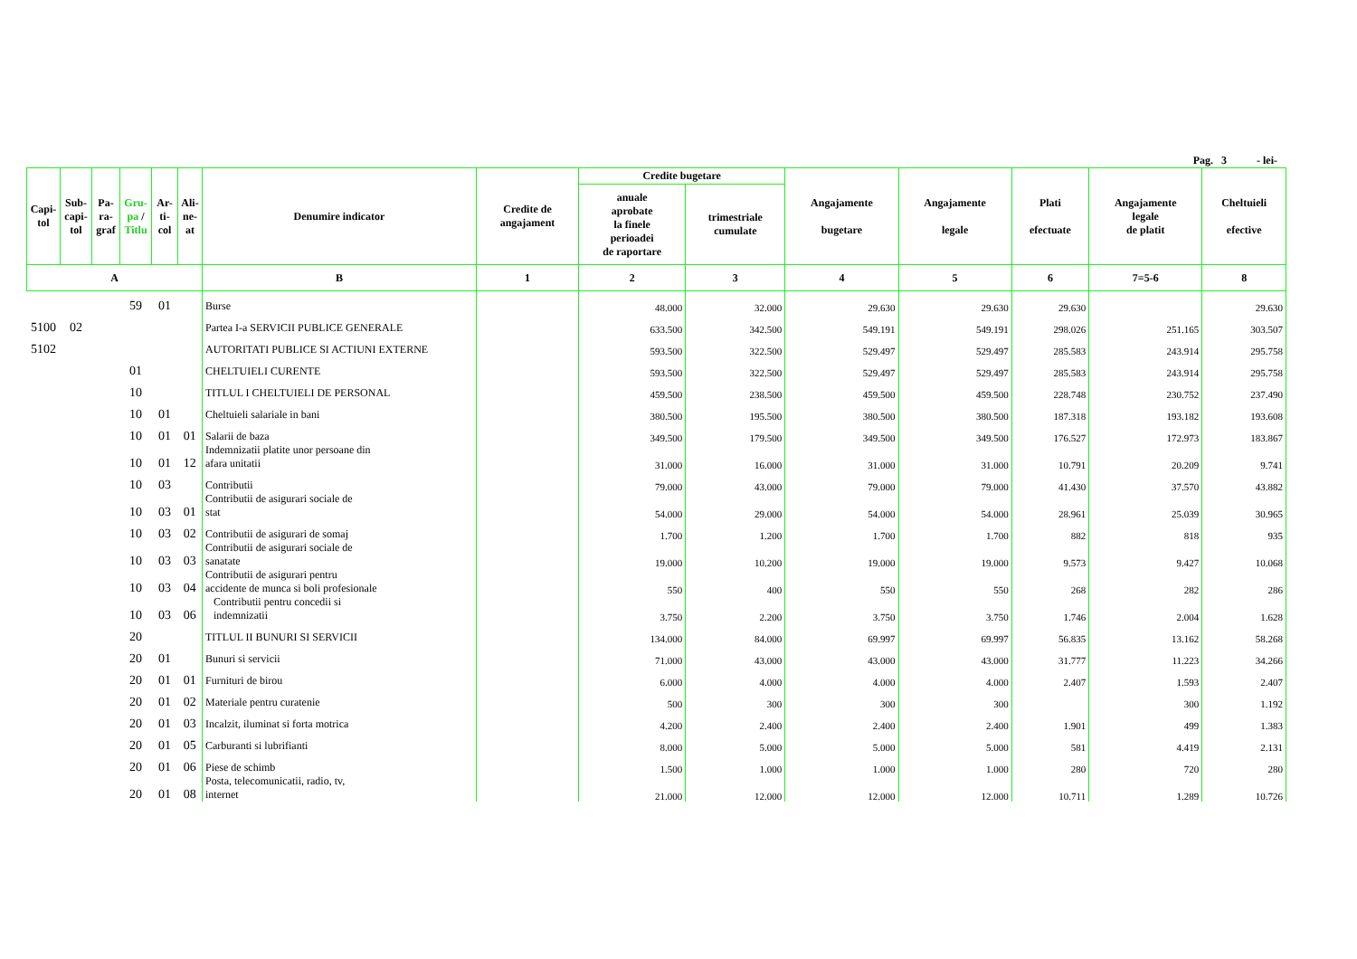Pag. 3 - lei-
| Capi- tol | Sub- capi- tol | Pa- ra- graf | Gru- pa / Titlu | Ar- ti- col | Ali- ne- at | Denumire indicator | Credite de angajament | Credite bugetare | | Angajamente bugetare | Angajamente legale | Plati efectuate | Angajamente legale de platit | Cheltuieli efective |
| --- | --- | --- | --- | --- | --- | --- | --- | --- | --- | --- | --- | --- | --- | --- |
| | | | | | | | | anuale aprobate la finele perioadei de raportare | trimestriale cumulate | | | | | |
| A | | | | | | B | 1 | 2 | 3 | 4 | 5 | 6 | 7=5-6 | 8 |
| | | | 59 | 01 | | Burse | | 48.000 | 32.000 | 29.630 | 29.630 | 29.630 | | 29.630 |
| 5100 | 02 | | | | | Partea I-a SERVICII PUBLICE GENERALE | | 633.500 | 342.500 | 549.191 | 549.191 | 298.026 | 251.165 | 303.507 |
| 5102 | | | | | | AUTORITATI PUBLICE SI ACTIUNI EXTERNE | | 593.500 | 322.500 | 529.497 | 529.497 | 285.583 | 243.914 | 295.758 |
| | | | 01 | | | CHELTUIELI CURENTE | | 593.500 | 322.500 | 529.497 | 529.497 | 285.583 | 243.914 | 295.758 |
| | | | 10 | | | TITLUL I CHELTUIELI DE PERSONAL | | 459.500 | 238.500 | 459.500 | 459.500 | 228.748 | 230.752 | 237.490 |
| | | | 10 | 01 | | Cheltuieli salariale in bani | | 380.500 | 195.500 | 380.500 | 380.500 | 187.318 | 193.182 | 193.608 |
| | | | 10 | 01 | 01 | Salarii de baza | | 349.500 | 179.500 | 349.500 | 349.500 | 176.527 | 172.973 | 183.867 |
| | | | 10 | 01 | 12 | Indemnizatii platite unor persoane din afara unitatii | | 31.000 | 16.000 | 31.000 | 31.000 | 10.791 | 20.209 | 9.741 |
| | | | 10 | 03 | | Contributii | | 79.000 | 43.000 | 79.000 | 79.000 | 41.430 | 37.570 | 43.882 |
| | | | 10 | 03 | 01 | Contributii de asigurari sociale de stat | | 54.000 | 29.000 | 54.000 | 54.000 | 28.961 | 25.039 | 30.965 |
| | | | 10 | 03 | 02 | Contributii de asigurari de somaj | | 1.700 | 1.200 | 1.700 | 1.700 | 882 | 818 | 935 |
| | | | 10 | 03 | 03 | Contributii de asigurari sociale de sanatate | | 19.000 | 10.200 | 19.000 | 19.000 | 9.573 | 9.427 | 10.068 |
| | | | 10 | 03 | 04 | Contributii de asigurari pentru accidente de munca si boli profesionale | | 550 | 400 | 550 | 550 | 268 | 282 | 286 |
| | | | 10 | 03 | 06 | Contributii pentru concedii si indemnizatii | | 3.750 | 2.200 | 3.750 | 3.750 | 1.746 | 2.004 | 1.628 |
| | | | 20 | | | TITLUL II BUNURI SI SERVICII | | 134.000 | 84.000 | 69.997 | 69.997 | 56.835 | 13.162 | 58.268 |
| | | | 20 | 01 | | Bunuri si servicii | | 71.000 | 43.000 | 43.000 | 43.000 | 31.777 | 11.223 | 34.266 |
| | | | 20 | 01 | 01 | Furnituri de birou | | 6.000 | 4.000 | 4.000 | 4.000 | 2.407 | 1.593 | 2.407 |
| | | | 20 | 01 | 02 | Materiale pentru curatenie | | 500 | 300 | 300 | 300 | | 300 | 1.192 |
| | | | 20 | 01 | 03 | Incalzit, iluminat si forta motrica | | 4.200 | 2.400 | 2.400 | 2.400 | 1.901 | 499 | 1.383 |
| | | | 20 | 01 | 05 | Carburanti si lubrifianti | | 8.000 | 5.000 | 5.000 | 5.000 | 581 | 4.419 | 2.131 |
| | | | 20 | 01 | 06 | Piese de schimb | | 1.500 | 1.000 | 1.000 | 1.000 | 280 | 720 | 280 |
| | | | 20 | 01 | 08 | Posta, telecomunicatii, radio, tv, internet | | 21.000 | 12.000 | 12.000 | 12.000 | 10.711 | 1.289 | 10.726 |